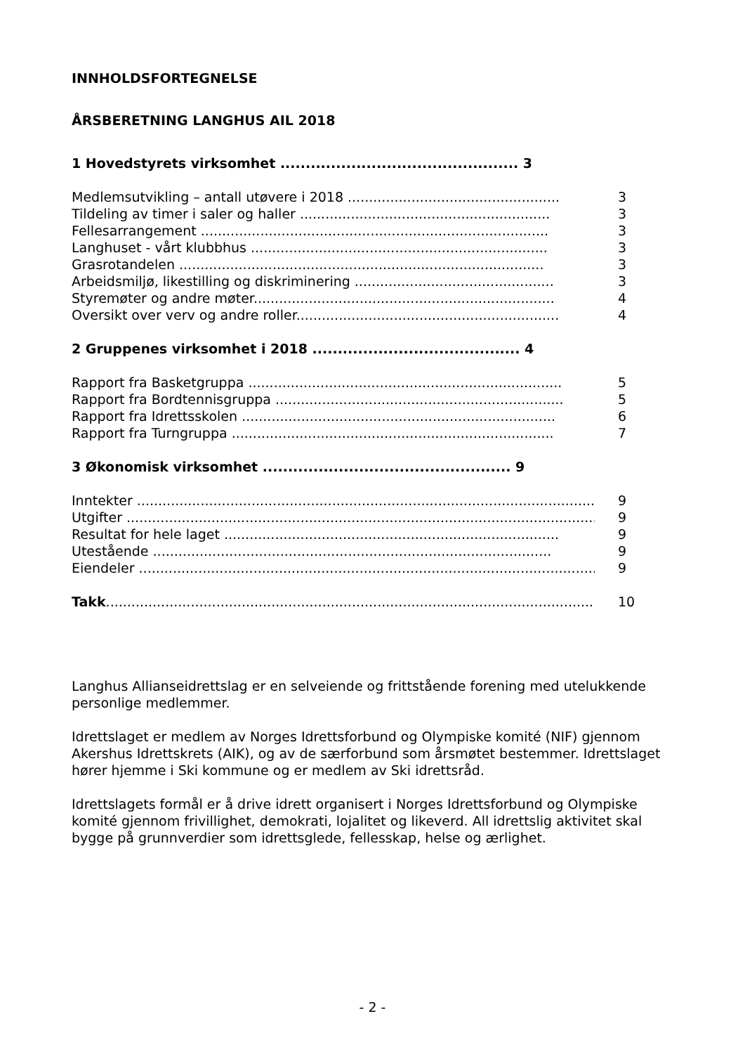INNHOLDSFORTEGNELSE
ÅRSBERETNING LANGHUS AIL 2018
1 Hovedstyrets virksomhet ............................................... 3
Medlemsutvikling – antall utøvere i 2018 .................................................. 3
Tildeling av timer i saler og haller ........................................................... 3
Fellesarrangement .................................................................................. 3
Langhuset - vårt klubbhus ...................................................................... 3
Grasrotandelen ...................................................................................... 3
Arbeidsmiljø, likestilling og diskriminering ............................................... 3
Styremøter og andre møter....................................................................... 4
Oversikt over verv og andre roller.............................................................. 4
2 Gruppenes virksomhet i 2018 ......................................... 4
Rapport fra Basketgruppa .......................................................................... 5
Rapport fra Bordtennisgruppa .................................................................... 5
Rapport fra Idrettsskolen .......................................................................... 6
Rapport fra Turngruppa ............................................................................ 7
3 Økonomisk virksomhet ................................................. 9
Inntekter ................................................................................................................. 9
Utgifter .................................................................................................................. 9
Resultat for hele laget ............................................................................... 9
Utestående .............................................................................................. 9
Eiendeler ............................................................................................................... 9
Takk..................................................................................................................... 10
Langhus Allianseidrettslag er en selveiende og frittstående forening med utelukkende personlige medlemmer.
Idrettslaget er medlem av Norges Idrettsforbund og Olympiske komité (NIF) gjennom Akershus Idrettskrets (AIK), og av de særforbund som årsmøtet bestemmer. Idrettslaget hører hjemme i Ski kommune og er medlem av Ski idrettsråd.
Idrettslagets formål er å drive idrett organisert i Norges Idrettsforbund og Olympiske komité gjennom frivillighet, demokrati, lojalitet og likeverd. All idrettslig aktivitet skal bygge på grunnverdier som idrettsglede, fellesskap, helse og ærlighet.
- 2 -